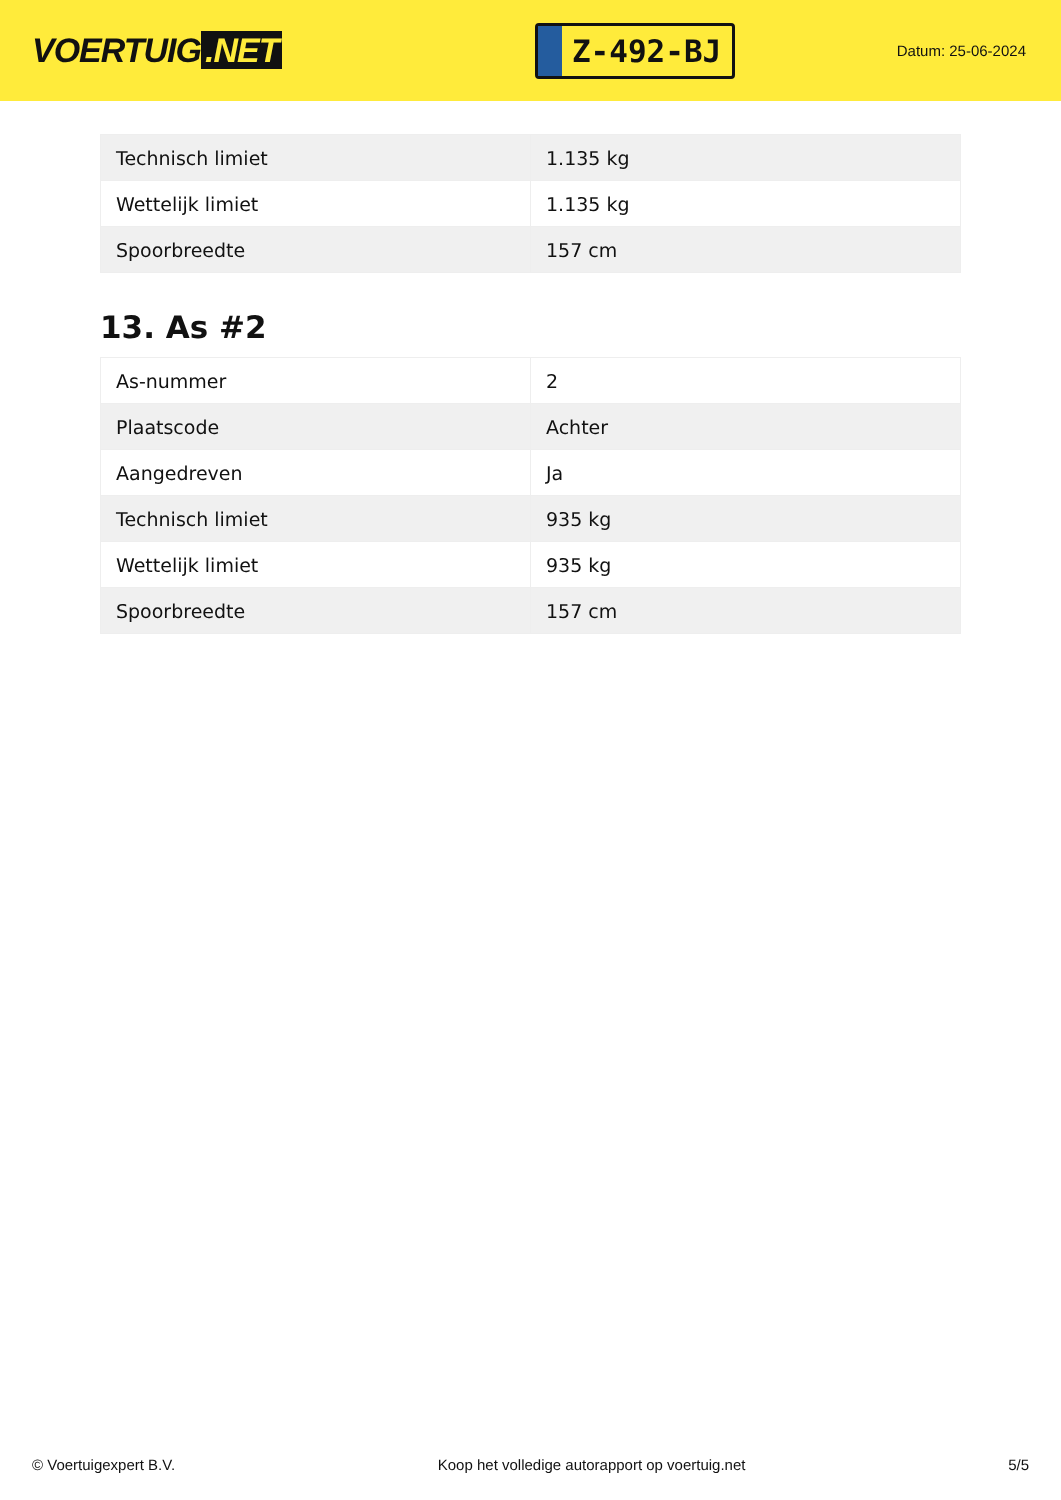VOERTUIG.NET
Z-492-BJ
Datum: 25-06-2024
| Technisch limiet | 1.135 kg |
| Wettelijk limiet | 1.135 kg |
| Spoorbreedte | 157 cm |
13. As #2
| As-nummer | 2 |
| Plaatscode | Achter |
| Aangedreven | Ja |
| Technisch limiet | 935 kg |
| Wettelijk limiet | 935 kg |
| Spoorbreedte | 157 cm |
© Voertuigexpert B.V. Koop het volledige autorapport op voertuig.net 5/5